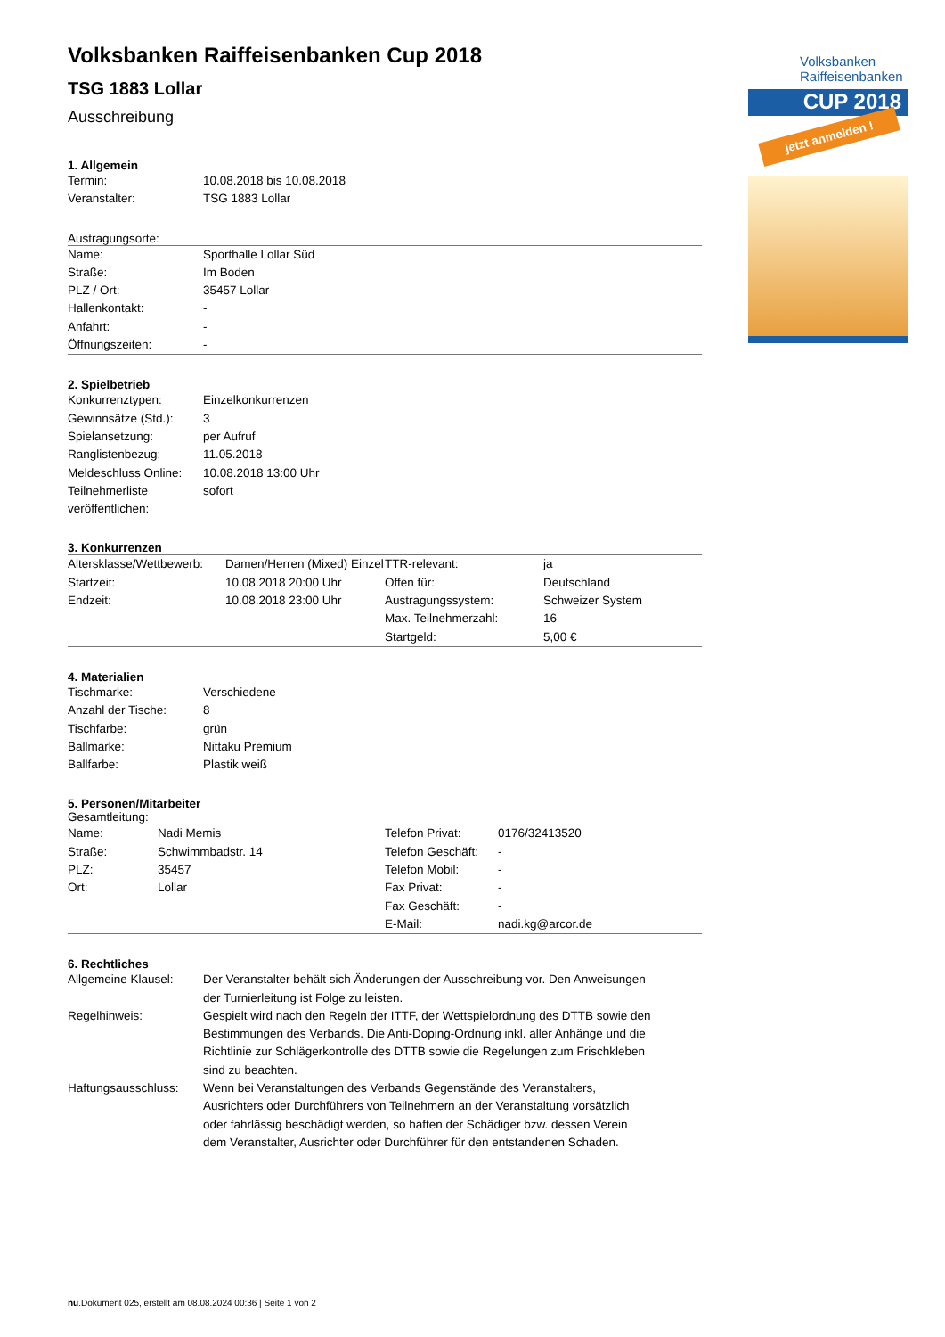Volksbanken Raiffeisenbanken
CUP 2018
jetzt anmelden !
Volksbanken Raiffeisenbanken Cup 2018
TSG 1883 Lollar
Ausschreibung
1. Allgemein
| Termin: | 10.08.2018 bis 10.08.2018 |
| Veranstalter: | TSG 1883 Lollar |
Austragungsorte:
| Name: | Sporthalle Lollar Süd |
| Straße: | Im Boden |
| PLZ / Ort: | 35457 Lollar |
| Hallenkontakt: | - |
| Anfahrt: | - |
| Öffnungszeiten: | - |
2. Spielbetrieb
| Konkurrenztypen: | Einzelkonkurrenzen |
| Gewinnsätze (Std.): | 3 |
| Spielansetzung: | per Aufruf |
| Ranglistenbezug: | 11.05.2018 |
| Meldeschluss Online: | 10.08.2018 13:00 Uhr |
| Teilnehmerliste veröffentlichen: | sofort |
3. Konkurrenzen
| Altersklasse/Wettbewerb: | Damen/Herren (Mixed) Einzel | TTR-relevant: | ja |
| Startzeit: | 10.08.2018 20:00 Uhr | Offen für: | Deutschland |
| Endzeit: | 10.08.2018 23:00 Uhr | Austragungssystem: | Schweizer System |
| | | Max. Teilnehmerzahl: | 16 |
| | | Startgeld: | 5,00 € |
4. Materialien
| Tischmarke: | Verschiedene |
| Anzahl der Tische: | 8 |
| Tischfarbe: | grün |
| Ballmarke: | Nittaku Premium |
| Ballfarbe: | Plastik weiß |
5. Personen/Mitarbeiter
Gesamtleitung:
| Name: | Nadi Memis | Telefon Privat: | 0176/32413520 |
| Straße: | Schwimmbadstr. 14 | Telefon Geschäft: | - |
| PLZ: | 35457 | Telefon Mobil: | - |
| Ort: | Lollar | Fax Privat: | - |
| | | Fax Geschäft: | - |
| | | E-Mail: | nadi.kg@arcor.de |
6. Rechtliches
| Allgemeine Klausel: | Der Veranstalter behält sich Änderungen der Ausschreibung vor. Den Anweisungen der Turnierleitung ist Folge zu leisten. |
| Regelhinweis: | Gespielt wird nach den Regeln der ITTF, der Wettspielordnung des DTTB sowie den Bestimmungen des Verbands. Die Anti-Doping-Ordnung inkl. aller Anhänge und die Richtlinie zur Schlägerkontrolle des DTTB sowie die Regelungen zum Frischkleben sind zu beachten. |
| Haftungsausschluss: | Wenn bei Veranstaltungen des Verbands Gegenstände des Veranstalters, Ausrichters oder Durchführers von Teilnehmern an der Veranstaltung vorsätzlich oder fahrlässig beschädigt werden, so haften der Schädiger bzw. dessen Verein dem Veranstalter, Ausrichter oder Durchführer für den entstandenen Schaden. |
nu.Dokument 025, erstellt am 08.08.2024 00:36 | Seite 1 von 2